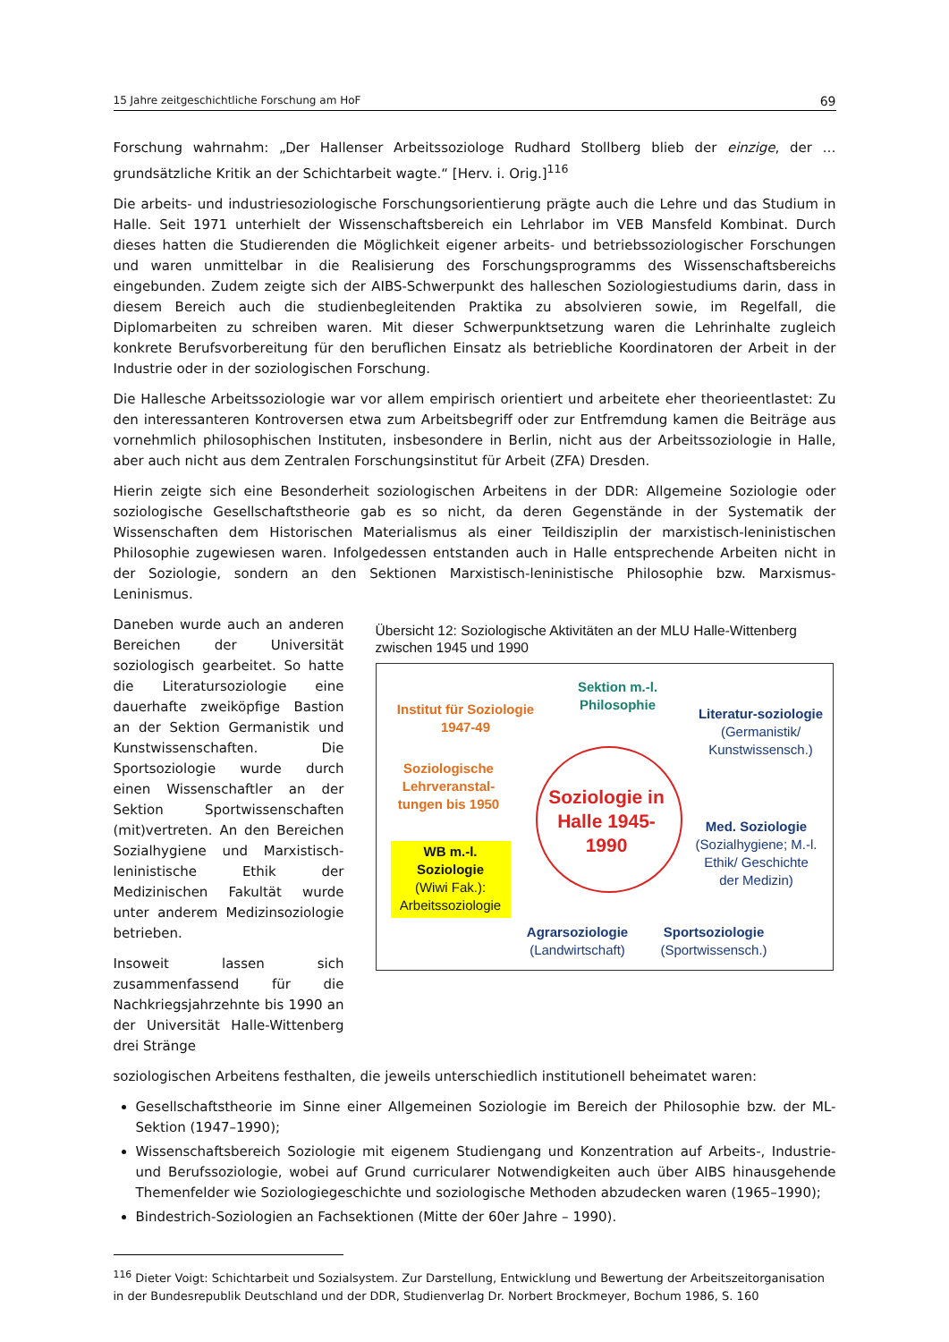15 Jahre zeitgeschichtliche Forschung am HoF 69
Forschung wahrnahm: „Der Hallenser Arbeitssoziologe Rudhard Stollberg blieb der einzige, der … grundsätzliche Kritik an der Schichtarbeit wagte.“ [Herv. i. Orig.]<sup>116</sup>
Die arbeits- und industriesoziologische Forschungsorientierung prägte auch die Lehre und das Studium in Halle. Seit 1971 unterhielt der Wissenschaftsbereich ein Lehrlabor im VEB Mansfeld Kombinat. Durch dieses hatten die Studierenden die Möglichkeit eigener arbeits- und betriebssoziologischer Forschungen und waren unmittelbar in die Realisierung des Forschungsprogramms des Wissenschaftsbereichs eingebunden. Zudem zeigte sich der AIBS-Schwerpunkt des halleschen Soziologiestudiums darin, dass in diesem Bereich auch die studienbegleitenden Praktika zu absolvieren sowie, im Regelfall, die Diplomarbeiten zu schreiben waren. Mit dieser Schwerpunktsetzung waren die Lehrinhalte zugleich konkrete Berufsvorbereitung für den beruflichen Einsatz als betriebliche Koordinatoren der Arbeit in der Industrie oder in der soziologischen Forschung.
Die Hallesche Arbeitssoziologie war vor allem empirisch orientiert und arbeitete eher theorieentlastet: Zu den interessanteren Kontroversen etwa zum Arbeitsbegriff oder zur Entfremdung kamen die Beiträge aus vornehmlich philosophischen Instituten, insbesondere in Berlin, nicht aus der Arbeitssoziologie in Halle, aber auch nicht aus dem Zentralen Forschungsinstitut für Arbeit (ZFA) Dresden.
Hierin zeigte sich eine Besonderheit soziologischen Arbeitens in der DDR: Allgemeine Soziologie oder soziologische Gesellschaftstheorie gab es so nicht, da deren Gegenstände in der Systematik der Wissenschaften dem Historischen Materialismus als einer Teildisziplin der marxistisch-leninistischen Philosophie zugewiesen waren. Infolgedessen entstanden auch in Halle entsprechende Arbeiten nicht in der Soziologie, sondern an den Sektionen Marxistisch-leninistische Philosophie bzw. Marxismus-Leninismus.
Daneben wurde auch an anderen Bereichen der Universität soziologisch gearbeitet. So hatte die Literatursoziologie eine dauerhafte zweiköpfige Bastion an der Sektion Germanistik und Kunstwissenschaften. Die Sportsoziologie wurde durch einen Wissenschaftler an der Sektion Sportwissenschaften (mit)vertreten. An den Bereichen Sozialhygiene und Marxistisch-leninistische Ethik der Medizinischen Fakultät wurde unter anderem Medizinsoziologie betrieben.
Insoweit lassen sich zusammenfassend für die Nachkriegsjahrzehnte bis 1990 an der Universität Halle-Wittenberg drei Stränge
Übersicht 12: Soziologische Aktivitäten an der MLU Halle-Wittenberg zwischen 1945 und 1990
Soziologie in Halle 1945-1990
Sektion m.-l. Philosophie
Institut für Soziologie 1947-49
Soziologische Lehrveranstal-tungen bis 1950
WB m.-l. Soziologie
(Wiwi Fak.):
Arbeitssoziologie
Literatur-soziologie
(Germanistik/ Kunstwissensch.)
Med. Soziologie
(Sozialhygiene; M.-l. Ethik/ Geschichte der Medizin)
Agrarsoziologie
(Landwirtschaft)
Sportsoziologie
(Sportwissensch.)
soziologischen Arbeitens festhalten, die jeweils unterschiedlich institutionell beheimatet waren:
Gesellschaftstheorie im Sinne einer Allgemeinen Soziologie im Bereich der Philosophie bzw. der ML-Sektion (1947–1990);
Wissenschaftsbereich Soziologie mit eigenem Studiengang und Konzentration auf Arbeits-, Industrie- und Berufssoziologie, wobei auf Grund curricularer Notwendigkeiten auch über AIBS hinausgehende Themenfelder wie Soziologiegeschichte und soziologische Methoden abzudecken waren (1965–1990);
Bindestrich-Soziologien an Fachsektionen (Mitte der 60er Jahre – 1990).
<sup>116</sup> Dieter Voigt: Schichtarbeit und Sozialsystem. Zur Darstellung, Entwicklung und Bewertung der Arbeitszeitorganisation in der Bundesrepublik Deutschland und der DDR, Studienverlag Dr. Norbert Brockmeyer, Bochum 1986, S. 160